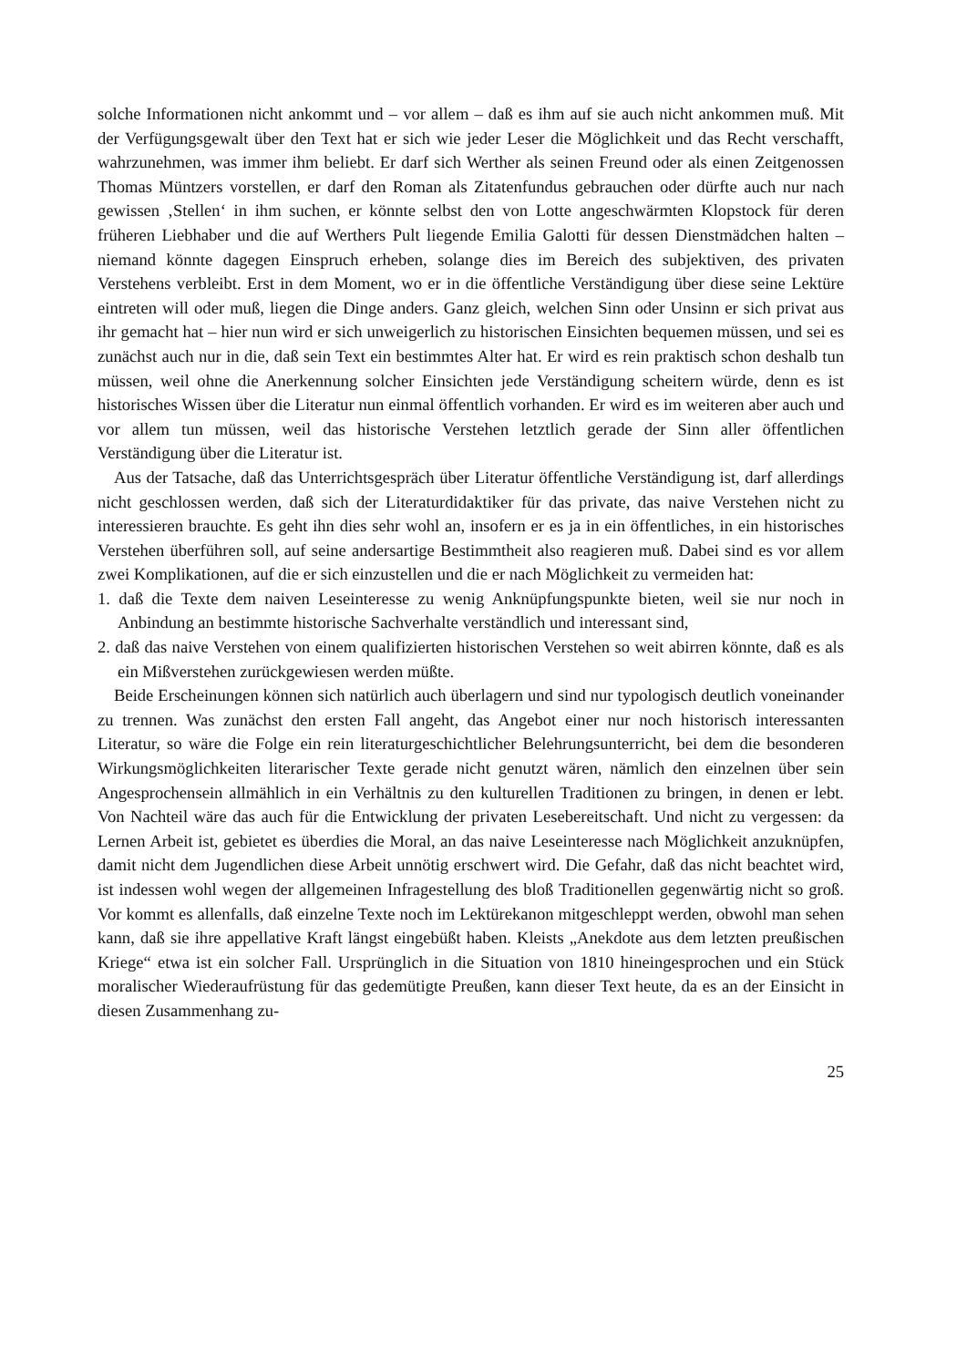solche Informationen nicht ankommt und – vor allem – daß es ihm auf sie auch nicht ankommen muß. Mit der Verfügungsgewalt über den Text hat er sich wie jeder Leser die Möglichkeit und das Recht verschafft, wahrzunehmen, was immer ihm beliebt. Er darf sich Werther als seinen Freund oder als einen Zeitgenossen Thomas Müntzers vorstellen, er darf den Roman als Zitatenfundus gebrauchen oder dürfte auch nur nach gewissen ‚Stellen‘ in ihm suchen, er könnte selbst den von Lotte angeschwärmten Klopstock für deren früheren Liebhaber und die auf Werthers Pult liegende Emilia Galotti für dessen Dienstmädchen halten – niemand könnte dagegen Einspruch erheben, solange dies im Bereich des subjektiven, des privaten Verstehens verbleibt. Erst in dem Moment, wo er in die öffentliche Verständigung über diese seine Lektüre eintreten will oder muß, liegen die Dinge anders. Ganz gleich, welchen Sinn oder Unsinn er sich privat aus ihr gemacht hat – hier nun wird er sich unweigerlich zu historischen Einsichten bequemen müssen, und sei es zunächst auch nur in die, daß sein Text ein bestimmtes Alter hat. Er wird es rein praktisch schon deshalb tun müssen, weil ohne die Anerkennung solcher Einsichten jede Verständigung scheitern würde, denn es ist historisches Wissen über die Literatur nun einmal öffentlich vorhanden. Er wird es im weiteren aber auch und vor allem tun müssen, weil das historische Verstehen letztlich gerade der Sinn aller öffentlichen Verständigung über die Literatur ist.
Aus der Tatsache, daß das Unterrichtsgespräch über Literatur öffentliche Verständigung ist, darf allerdings nicht geschlossen werden, daß sich der Literaturdidaktiker für das private, das naive Verstehen nicht zu interessieren brauchte. Es geht ihn dies sehr wohl an, insofern er es ja in ein öffentliches, in ein historisches Verstehen überführen soll, auf seine andersartige Bestimmtheit also reagieren muß. Dabei sind es vor allem zwei Komplikationen, auf die er sich einzustellen und die er nach Möglichkeit zu vermeiden hat:
1. daß die Texte dem naiven Leseinteresse zu wenig Anknüpfungspunkte bieten, weil sie nur noch in Anbindung an bestimmte historische Sachverhalte verständlich und interessant sind,
2. daß das naive Verstehen von einem qualifizierten historischen Verstehen so weit abirren könnte, daß es als ein Mißverstehen zurückgewiesen werden müßte.
Beide Erscheinungen können sich natürlich auch überlagern und sind nur typologisch deutlich voneinander zu trennen. Was zunächst den ersten Fall angeht, das Angebot einer nur noch historisch interessanten Literatur, so wäre die Folge ein rein literaturgeschichtlicher Belehrungsunterricht, bei dem die besonderen Wirkungsmöglichkeiten literarischer Texte gerade nicht genutzt wären, nämlich den einzelnen über sein Angesprochensein allmählich in ein Verhältnis zu den kulturellen Traditionen zu bringen, in denen er lebt. Von Nachteil wäre das auch für die Entwicklung der privaten Lesebereitschaft. Und nicht zu vergessen: da Lernen Arbeit ist, gebietet es überdies die Moral, an das naive Leseinteresse nach Möglichkeit anzuknüpfen, damit nicht dem Jugendlichen diese Arbeit unnötig erschwert wird. Die Gefahr, daß das nicht beachtet wird, ist indessen wohl wegen der allgemeinen Infragestellung des bloß Traditionellen gegenwärtig nicht so groß. Vor kommt es allenfalls, daß einzelne Texte noch im Lektürekanon mitgeschleppt werden, obwohl man sehen kann, daß sie ihre appellative Kraft längst eingebüßt haben. Kleists „Anekdote aus dem letzten preußischen Kriege“ etwa ist ein solcher Fall. Ursprünglich in die Situation von 1810 hineingesprochen und ein Stück moralischer Wiederaufrüstung für das gedemütigte Preußen, kann dieser Text heute, da es an der Einsicht in diesen Zusammenhang zu-
25